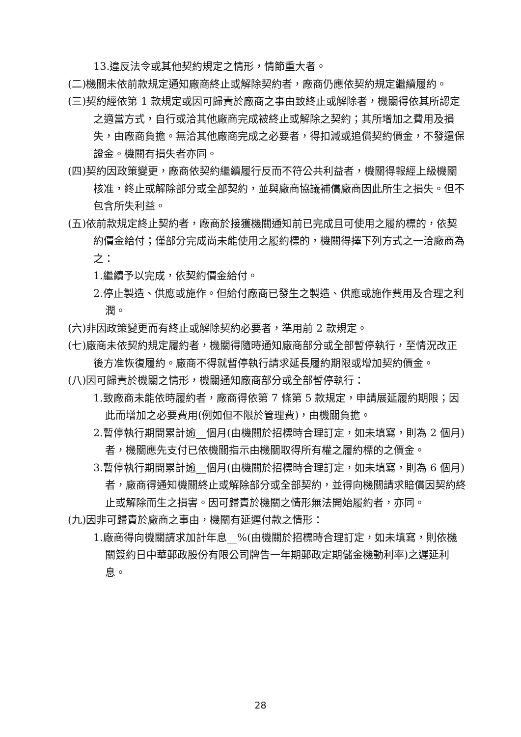13.違反法令或其他契約規定之情形，情節重大者。
(二)機關未依前款規定通知廠商終止或解除契約者，廠商仍應依契約規定繼續履約。
(三)契約經依第 1 款規定或因可歸責於廠商之事由致終止或解除者，機關得依其所認定之適當方式，自行或洽其他廠商完成被終止或解除之契約；其所增加之費用及損失，由廠商負擔。無洽其他廠商完成之必要者，得扣減或追償契約價金，不發還保證金。機關有損失者亦同。
(四)契約因政策變更，廠商依契約繼續履行反而不符公共利益者，機關得報經上級機關核准，終止或解除部分或全部契約，並與廠商協議補償廠商因此所生之損失。但不包含所失利益。
(五)依前款規定終止契約者，廠商於接獲機關通知前已完成且可使用之履約標的，依契約價金給付；僅部分完成尚未能使用之履約標的，機關得擇下列方式之一洽廠商為之：
1.繼續予以完成，依契約價金給付。
2.停止製造、供應或施作。但給付廠商已發生之製造、供應或施作費用及合理之利潤。
(六)非因政策變更而有終止或解除契約必要者，準用前 2 款規定。
(七)廠商未依契約規定履約者，機關得隨時通知廠商部分或全部暫停執行，至情況改正後方准恢復履約。廠商不得就暫停執行請求延長履約期限或增加契約價金。
(八)因可歸責於機關之情形，機關通知廠商部分或全部暫停執行：
1.致廠商未能依時履約者，廠商得依第 7 條第 5 款規定，申請展延履約期限；因此而增加之必要費用(例如但不限於管理費)，由機關負擔。
2.暫停執行期間累計逾__個月(由機關於招標時合理訂定，如未填寫，則為 2 個月)者，機關應先支付已依機關指示由機關取得所有權之履約標的之價金。
3.暫停執行期間累計逾__個月(由機關於招標時合理訂定，如未填寫，則為 6 個月)者，廠商得通知機關終止或解除部分或全部契約，並得向機關請求賠償因契約終止或解除而生之損害。因可歸責於機關之情形無法開始履約者，亦同。
(九)因非可歸責於廠商之事由，機關有延遲付款之情形：
1.廠商得向機關請求加計年息__%(由機關於招標時合理訂定，如未填寫，則依機關簽約日中華郵政股份有限公司牌告一年期郵政定期儲金機動利率)之遲延利息。
28